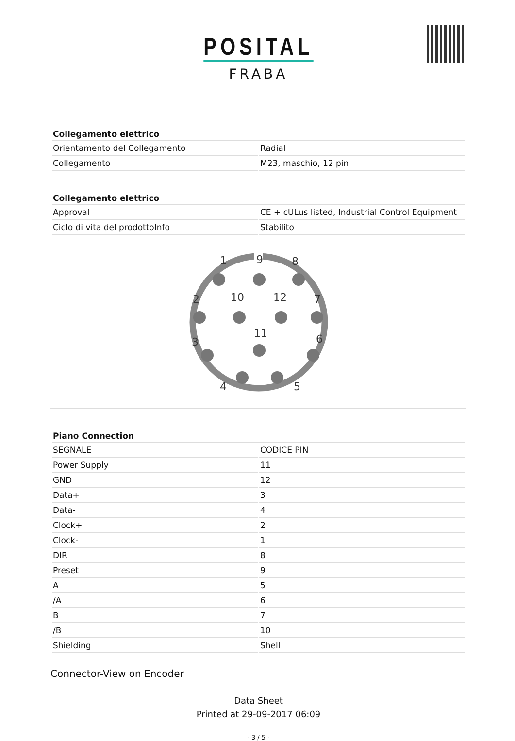POSITAL
FRABA
| Collegamento elettrico | |
| --- | --- |
| Orientamento del Collegamento | Radial |
| Collegamento | M23, maschio, 12 pin |
| Collegamento elettrico | |
| --- | --- |
| Approval | CE + cULus listed, Industrial Control Equipment |
| Ciclo di vita del prodottoInfo | Stabilito |
1
9
8
2
10
12
7
11
3
6
4
5
| Piano Connection | |
| --- | --- |
| SEGNALE | CODICE PIN |
| Power Supply | 11 |
| GND | 12 |
| Data+ | 3 |
| Data- | 4 |
| Clock+ | 2 |
| Clock- | 1 |
| DIR | 8 |
| Preset | 9 |
| A | 5 |
| /A | 6 |
| B | 7 |
| /B | 10 |
| Shielding | Shell |
Connector-View on Encoder
Data Sheet
Printed at 29-09-2017 06:09
- 3 / 5 -